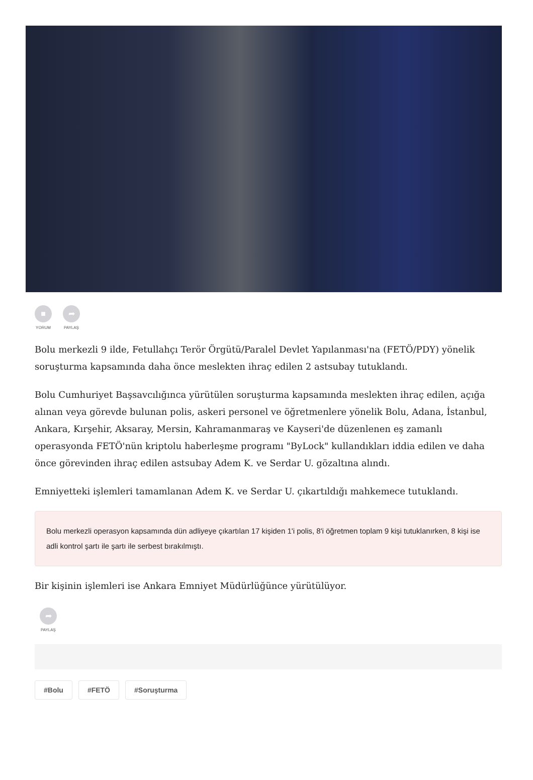■
YORUM
➦
PAYLAŞ
Bolu merkezli 9 ilde, Fetullahçı Terör Örgütü/Paralel Devlet Yapılanması'na (FETÖ/PDY) yönelik soruşturma kapsamında daha önce meslekten ihraç edilen 2 astsubay tutuklandı.
Bolu Cumhuriyet Başsavcılığınca yürütülen soruşturma kapsamında meslekten ihraç edilen, açığa alınan veya görevde bulunan polis, askeri personel ve öğretmenlere yönelik Bolu, Adana, İstanbul, Ankara, Kırşehir, Aksaray, Mersin, Kahramanmaraş ve Kayseri'de düzenlenen eş zamanlı operasyonda FETÖ'nün kriptolu haberleşme programı "ByLock" kullandıkları iddia edilen ve daha önce görevinden ihraç edilen astsubay Adem K. ve Serdar U. gözaltına alındı.
Emniyetteki işlemleri tamamlanan Adem K. ve Serdar U. çıkartıldığı mahkemece tutuklandı.
Bolu merkezli operasyon kapsamında dün adliyeye çıkartılan 17 kişiden 1'i polis, 8'i öğretmen toplam 9 kişi tutuklanırken, 8 kişi ise adli kontrol şartı ile şartı ile serbest bırakılmıştı.
Bir kişinin işlemleri ise Ankara Emniyet Müdürlüğünce yürütülüyor.
➦
PAYLAŞ
#Bolu #FETÖ #Soruşturma